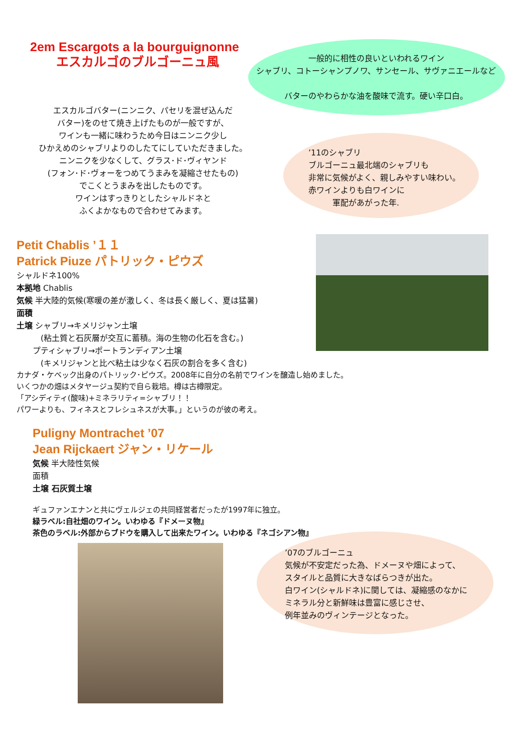2em Escargots a la bourguignonne
エスカルゴのブルゴーニュ風
一般的に相性の良いといわれるワイン
シャブリ、コトーシャンプノワ、サンセール、サヴァニエールなど
バターのやわらかな油を酸味で流す。硬い辛口白。
エスカルゴバター(ニンニク、パセリを混ぜ込んだ
バター)をのせて焼き上げたものが一般ですが、
ワインも一緒に味わうため今日はニンニク少し
ひかえめのシャブリよりのしたてにしていただきました。
ニンニクを少なくして、グラス･ド･ヴィヤンド
(フォン･ド･ヴォーをつめてうまみを凝縮させたもの)
でこくとうまみを出したものです。
ワインはすっきりとしたシャルドネと
ふくよかなもので合わせてみます。
’11のシャブリ
ブルゴーニュ最北端のシャブリも
非常に気候がよく、親しみやすい味わい。
赤ワインよりも白ワインに
　　　軍配があがった年.
Petit Chablis ’１１
Patrick Piuze パトリック・ピウズ
シャルドネ100%
本拠地 Chablis
気候 半大陸的気候(寒暖の差が激しく、冬は長く厳しく、夏は猛暑)
面積
土壌 シャブリ→キメリジャン土壌
　　　(粘土質と石灰層が交互に蓄積。海の生物の化石を含む。)
　　プティシャブリ→ポートランディアン土壌
　　　(キメリジャンと比べ粘土は少なく石灰の割合を多く含む)
カナダ・ケベック出身のパトリック･ピウズ。2008年に自分の名前でワインを醸造し始めました。
いくつかの畑はメタヤージュ契約で自ら栽培。樽は古樽限定。
「アシディティ(酸味)+ミネラリティ=シャブリ！！
パワーよりも、フィネスとフレシュネスが大事。」というのが彼の考え。
Puligny Montrachet ’07
Jean Rijckaert ジャン・リケール
気候 半大陸性気候
面積
土壌 石灰質土壌
ギュファンエナンと共にヴェルジェの共同経営者だったが1997年に独立。
緑ラベル:自社畑のワイン。いわゆる『ドメーヌ物』
茶色のラベル:外部からブドウを購入して出来たワイン。いわゆる『ネゴシアン物』
’07のブルゴーニュ
気候が不安定だった為、ドメーヌや畑によって、
スタイルと品質に大きなばらつきが出た。
白ワイン(シャルドネ)に関しては、凝縮感のなかに
ミネラル分と新鮮味は豊富に感じさせ、
例年並みのヴィンテージとなった。